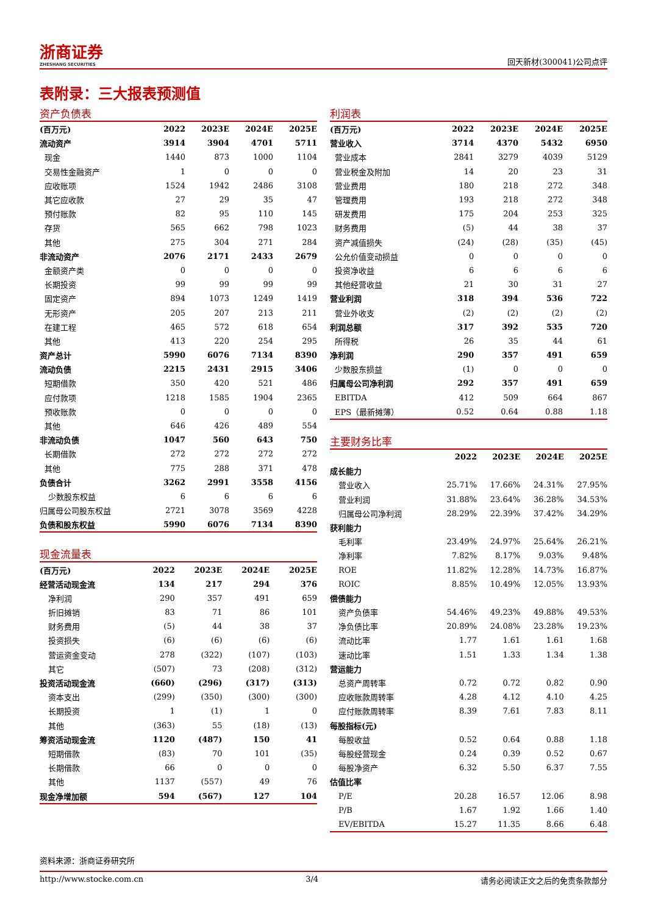浙商证券
ZHESHANG SECURITIES
回天新材(300041)公司点评
表附录：三大报表预测值
资产负债表
| (百万元) | 2022 | 2023E | 2024E | 2025E |
| --- | --- | --- | --- | --- |
| 流动资产 | 3914 | 3904 | 4701 | 5711 |
| 现金 | 1440 | 873 | 1000 | 1104 |
| 交易性金融资产 | 1 | 0 | 0 | 0 |
| 应收账项 | 1524 | 1942 | 2486 | 3108 |
| 其它应收款 | 27 | 29 | 35 | 47 |
| 预付账款 | 82 | 95 | 110 | 145 |
| 存货 | 565 | 662 | 798 | 1023 |
| 其他 | 275 | 304 | 271 | 284 |
| 非流动资产 | 2076 | 2171 | 2433 | 2679 |
| 金额资产类 | 0 | 0 | 0 | 0 |
| 长期投资 | 99 | 99 | 99 | 99 |
| 固定资产 | 894 | 1073 | 1249 | 1419 |
| 无形资产 | 205 | 207 | 213 | 211 |
| 在建工程 | 465 | 572 | 618 | 654 |
| 其他 | 413 | 220 | 254 | 295 |
| 资产总计 | 5990 | 6076 | 7134 | 8390 |
| 流动负债 | 2215 | 2431 | 2915 | 3406 |
| 短期借款 | 350 | 420 | 521 | 486 |
| 应付款项 | 1218 | 1585 | 1904 | 2365 |
| 预收账款 | 0 | 0 | 0 | 0 |
| 其他 | 646 | 426 | 489 | 554 |
| 非流动负债 | 1047 | 560 | 643 | 750 |
| 长期借款 | 272 | 272 | 272 | 272 |
| 其他 | 775 | 288 | 371 | 478 |
| 负债合计 | 3262 | 2991 | 3558 | 4156 |
| 少数股东权益 | 6 | 6 | 6 | 6 |
| 归属母公司股东权益 | 2721 | 3078 | 3569 | 4228 |
| 负债和股东权益 | 5990 | 6076 | 7134 | 8390 |
现金流量表
| (百万元) | 2022 | 2023E | 2024E | 2025E |
| --- | --- | --- | --- | --- |
| 经营活动现金流 | 134 | 217 | 294 | 376 |
| 净利润 | 290 | 357 | 491 | 659 |
| 折旧摊销 | 83 | 71 | 86 | 101 |
| 财务费用 | (5) | 44 | 38 | 37 |
| 投资损失 | (6) | (6) | (6) | (6) |
| 营运资金变动 | 278 | (322) | (107) | (103) |
| 其它 | (507) | 73 | (208) | (312) |
| 投资活动现金流 | (660) | (296) | (317) | (313) |
| 资本支出 | (299) | (350) | (300) | (300) |
| 长期投资 | 1 | (1) | 1 | 0 |
| 其他 | (363) | 55 | (18) | (13) |
| 筹资活动现金流 | 1120 | (487) | 150 | 41 |
| 短期借款 | (83) | 70 | 101 | (35) |
| 长期借款 | 66 | 0 | 0 | 0 |
| 其他 | 1137 | (557) | 49 | 76 |
| 现金净增加额 | 594 | (567) | 127 | 104 |
利润表
| (百万元) | 2022 | 2023E | 2024E | 2025E |
| --- | --- | --- | --- | --- |
| 营业收入 | 3714 | 4370 | 5432 | 6950 |
| 营业成本 | 2841 | 3279 | 4039 | 5129 |
| 营业税金及附加 | 14 | 20 | 23 | 31 |
| 营业费用 | 180 | 218 | 272 | 348 |
| 管理费用 | 193 | 218 | 272 | 348 |
| 研发费用 | 175 | 204 | 253 | 325 |
| 财务费用 | (5) | 44 | 38 | 37 |
| 资产减值损失 | (24) | (28) | (35) | (45) |
| 公允价值变动损益 | 0 | 0 | 0 | 0 |
| 投资净收益 | 6 | 6 | 6 | 6 |
| 其他经营收益 | 21 | 30 | 31 | 27 |
| 营业利润 | 318 | 394 | 536 | 722 |
| 营业外收支 | (2) | (2) | (2) | (2) |
| 利润总额 | 317 | 392 | 535 | 720 |
| 所得税 | 26 | 35 | 44 | 61 |
| 净利润 | 290 | 357 | 491 | 659 |
| 少数股东损益 | (1) | 0 | 0 | 0 |
| 归属母公司净利润 | 292 | 357 | 491 | 659 |
| EBITDA | 412 | 509 | 664 | 867 |
| EPS（最新摊薄） | 0.52 | 0.64 | 0.88 | 1.18 |
主要财务比率
| | 2022 | 2023E | 2024E | 2025E |
| --- | --- | --- | --- | --- |
| 成长能力 | | | | |
| 营业收入 | 25.71% | 17.66% | 24.31% | 27.95% |
| 营业利润 | 31.88% | 23.64% | 36.28% | 34.53% |
| 归属母公司净利润 | 28.29% | 22.39% | 37.42% | 34.29% |
| 获利能力 | | | | |
| 毛利率 | 23.49% | 24.97% | 25.64% | 26.21% |
| 净利率 | 7.82% | 8.17% | 9.03% | 9.48% |
| ROE | 11.82% | 12.28% | 14.73% | 16.87% |
| ROIC | 8.85% | 10.49% | 12.05% | 13.93% |
| 偿债能力 | | | | |
| 资产负债率 | 54.46% | 49.23% | 49.88% | 49.53% |
| 净负债比率 | 20.89% | 24.08% | 23.28% | 19.23% |
| 流动比率 | 1.77 | 1.61 | 1.61 | 1.68 |
| 速动比率 | 1.51 | 1.33 | 1.34 | 1.38 |
| 营运能力 | | | | |
| 总资产周转率 | 0.72 | 0.72 | 0.82 | 0.90 |
| 应收账款周转率 | 4.28 | 4.12 | 4.10 | 4.25 |
| 应付账款周转率 | 8.39 | 7.61 | 7.83 | 8.11 |
| 每股指标(元) | | | | |
| 每股收益 | 0.52 | 0.64 | 0.88 | 1.18 |
| 每股经营现金 | 0.24 | 0.39 | 0.52 | 0.67 |
| 每股净资产 | 6.32 | 5.50 | 6.37 | 7.55 |
| 估值比率 | | | | |
| P/E | 20.28 | 16.57 | 12.06 | 8.98 |
| P/B | 1.67 | 1.92 | 1.66 | 1.40 |
| EV/EBITDA | 15.27 | 11.35 | 8.66 | 6.48 |
资料来源：浙商证券研究所
http://www.stocke.com.cn 3/4 请务必阅读正文之后的免责条款部分